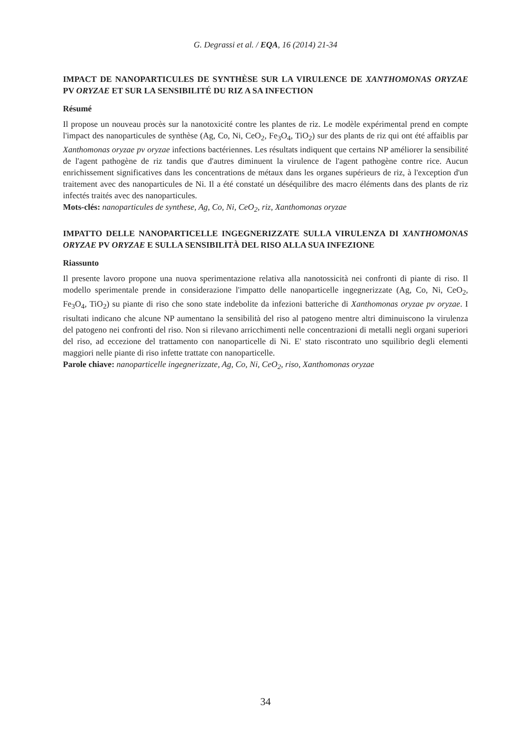G. Degrassi et al. / EQA, 16 (2014) 21-34
IMPACT DE NANOPARTICULES DE SYNTHÈSE SUR LA VIRULENCE DE XANTHOMONAS ORYZAE PV ORYZAE ET SUR LA SENSIBILITÉ DU RIZ A SA INFECTION
Résumé
Il propose un nouveau procès sur la nanotoxicité contre les plantes de riz. Le modèle expérimental prend en compte l'impact des nanoparticules de synthèse (Ag, Co, Ni, CeO<sub>2</sub>, Fe<sub>3</sub>O<sub>4</sub>, TiO<sub>2</sub>) sur des plants de riz qui ont été affaiblis par Xanthomonas oryzae pv oryzae infections bactériennes. Les résultats indiquent que certains NP améliorer la sensibilité de l'agent pathogène de riz tandis que d'autres diminuent la virulence de l'agent pathogène contre rice. Aucun enrichissement significatives dans les concentrations de métaux dans les organes supérieurs de riz, à l'exception d'un traitement avec des nanoparticules de Ni. Il a été constaté un déséquilibre des macro éléments dans des plants de riz infectés traités avec des nanoparticules.
Mots-clés: nanoparticules de synthese, Ag, Co, Ni, CeO<sub>2</sub>, riz, Xanthomonas oryzae
IMPATTO DELLE NANOPARTICELLE INGEGNERIZZATE SULLA VIRULENZA DI XANTHOMONAS ORYZAE PV ORYZAE E SULLA SENSIBILITÀ DEL RISO ALLA SUA INFEZIONE
Riassunto
Il presente lavoro propone una nuova sperimentazione relativa alla nanotossicità nei confronti di piante di riso. Il modello sperimentale prende in considerazione l'impatto delle nanoparticelle ingegnerizzate (Ag, Co, Ni, CeO<sub>2</sub>, Fe<sub>3</sub>O<sub>4</sub>, TiO<sub>2</sub>) su piante di riso che sono state indebolite da infezioni batteriche di Xanthomonas oryzae pv oryzae. I risultati indicano che alcune NP aumentano la sensibilità del riso al patogeno mentre altri diminuiscono la virulenza del patogeno nei confronti del riso. Non si rilevano arricchimenti nelle concentrazioni di metalli negli organi superiori del riso, ad eccezione del trattamento con nanoparticelle di Ni. E' stato riscontrato uno squilibrio degli elementi maggiori nelle piante di riso infette trattate con nanoparticelle.
Parole chiave: nanoparticelle ingegnerizzate, Ag, Co, Ni, CeO<sub>2</sub>, riso, Xanthomonas oryzae
34